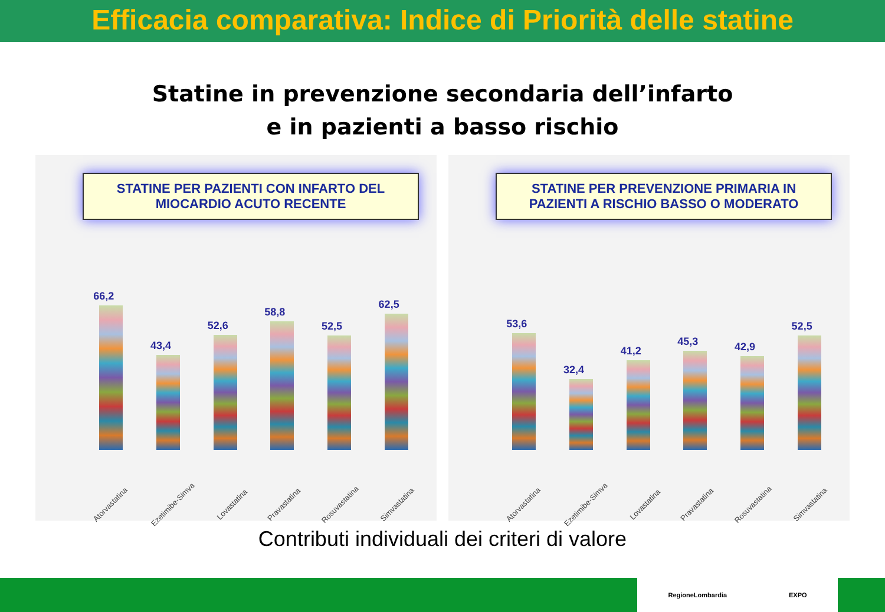Efficacia comparativa: Indice di Priorità delle statine
Statine in prevenzione secondaria dell’infarto
e in pazienti a basso rischio
STATINE PER PAZIENTI CON INFARTO DEL MIOCARDIO ACUTO RECENTE
66,2
43,4
52,6
58,8
52,5
62,5
Atorvastatina
Ezetimibe-Simva
Lovastatina
Pravastatina
Rosuvastatina
Simvastatina
STATINE PER PREVENZIONE PRIMARIA IN PAZIENTI A RISCHIO BASSO O MODERATO
53,6
32,4
41,2
45,3
42,9
52,5
Atorvastatina
Ezetimibe-Simva
Lovastatina
Pravastatina
Rosuvastatina
Simvastatina
Contributi individuali dei criteri di valore
RegioneLombardia EXPO